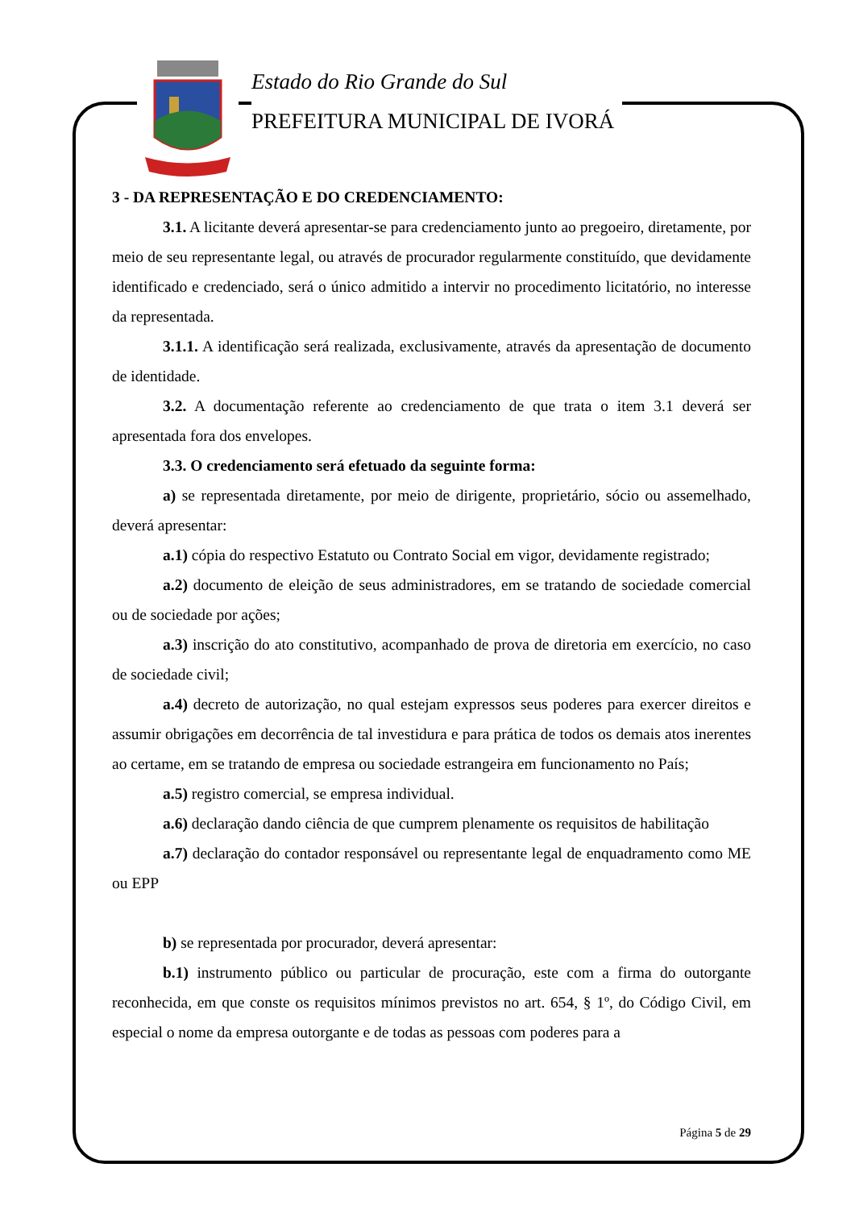Estado do Rio Grande do Sul
PREFEITURA MUNICIPAL DE IVORÁ
3 - DA REPRESENTAÇÃO E DO CREDENCIAMENTO:
3.1. A licitante deverá apresentar-se para credenciamento junto ao pregoeiro, diretamente, por meio de seu representante legal, ou através de procurador regularmente constituído, que devidamente identificado e credenciado, será o único admitido a intervir no procedimento licitatório, no interesse da representada.
3.1.1. A identificação será realizada, exclusivamente, através da apresentação de documento de identidade.
3.2. A documentação referente ao credenciamento de que trata o item 3.1 deverá ser apresentada fora dos envelopes.
3.3. O credenciamento será efetuado da seguinte forma:
a) se representada diretamente, por meio de dirigente, proprietário, sócio ou assemelhado, deverá apresentar:
a.1) cópia do respectivo Estatuto ou Contrato Social em vigor, devidamente registrado;
a.2) documento de eleição de seus administradores, em se tratando de sociedade comercial ou de sociedade por ações;
a.3) inscrição do ato constitutivo, acompanhado de prova de diretoria em exercício, no caso de sociedade civil;
a.4) decreto de autorização, no qual estejam expressos seus poderes para exercer direitos e assumir obrigações em decorrência de tal investidura e para prática de todos os demais atos inerentes ao certame, em se tratando de empresa ou sociedade estrangeira em funcionamento no País;
a.5) registro comercial, se empresa individual.
a.6) declaração dando ciência de que cumprem plenamente os requisitos de habilitação
a.7) declaração do contador responsável ou representante legal de enquadramento como ME ou EPP
b) se representada por procurador, deverá apresentar:
b.1) instrumento público ou particular de procuração, este com a firma do outorgante reconhecida, em que conste os requisitos mínimos previstos no art. 654, § 1º, do Código Civil, em especial o nome da empresa outorgante e de todas as pessoas com poderes para a
Página 5 de 29